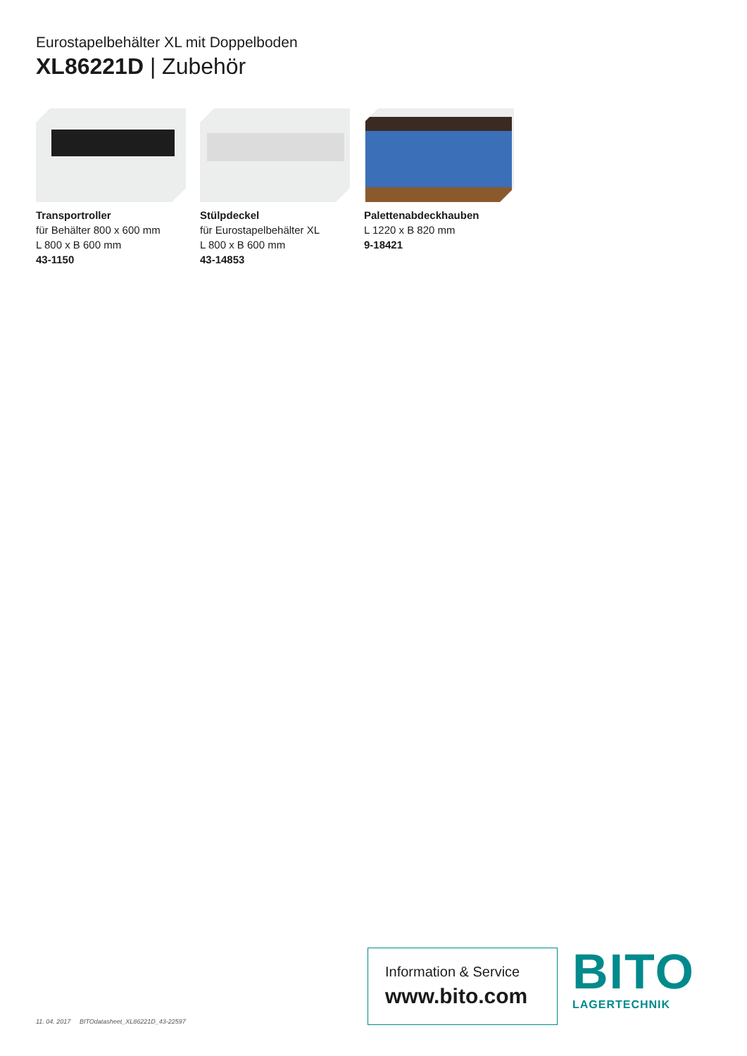Eurostapelbehälter XL mit Doppelboden
XL86221D | Zubehör
Transportroller
für Behälter 800 x 600 mm
L 800 x B 600 mm
43-1150
Stülpdeckel
für Eurostapelbehälter XL
L 800 x B 600 mm
43-14853
Palettenabdeckhauben
L 1220 x B 820 mm
9-18421
11. 04. 2017 BITOdatasheet_XL86221D_43-22597
Information & Service
www.bito.com
BITO
LAGERTECHNIK